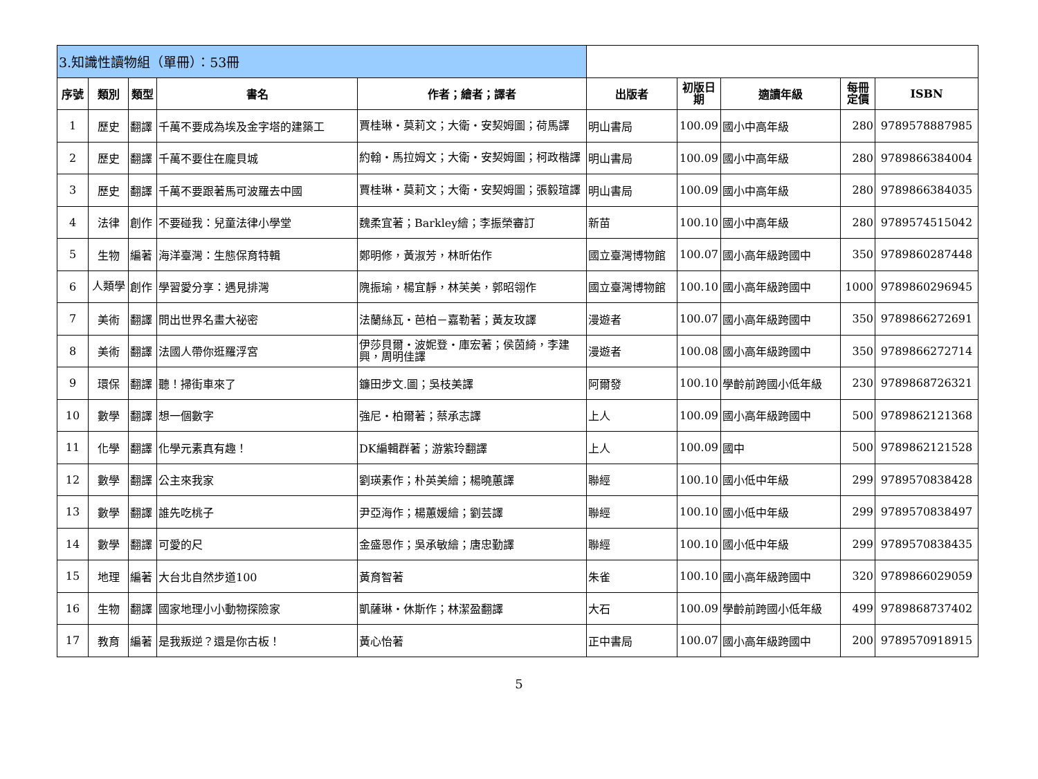| 3.知識性讀物組（單冊）：53冊 | | | | | | | | | |
| --- | --- | --- | --- | --- | --- | --- | --- | --- | --- |
| 序號 | 類別 | 類型 | 書名 | 作者；繪者；譯者 | 出版者 | 初版日期 | 適讀年級 | 每冊定價 | ISBN |
| 1 | 歷史 | 翻譯 | 千萬不要成為埃及金字塔的建築工 | 賈桂琳・莫莉文；大衛・安契姆圖；荷馬譯 | 明山書局 | 100.09 | 國小中高年級 | 280 | 9789578887985 |
| 2 | 歷史 | 翻譯 | 千萬不要住在龐貝城 | 約翰・馬拉姆文；大衛・安契姆圖；柯政楷譯 | 明山書局 | 100.09 | 國小中高年級 | 280 | 9789866384004 |
| 3 | 歷史 | 翻譯 | 千萬不要跟著馬可波羅去中國 | 賈桂琳・莫莉文；大衛・安契姆圖；張毅瑄譯 | 明山書局 | 100.09 | 國小中高年級 | 280 | 9789866384035 |
| 4 | 法律 | 創作 | 不要碰我：兒童法律小學堂 | 魏柔宜著；Barkley繪；李振榮審訂 | 新苗 | 100.10 | 國小中高年級 | 280 | 9789574515042 |
| 5 | 生物 | 編著 | 海洋臺灣：生態保育特輯 | 鄭明修，黃淑芳，林昕佑作 | 國立臺灣博物館 | 100.07 | 國小高年級跨國中 | 350 | 9789860287448 |
| 6 | 人類學 | 創作 | 學習愛分享：遇見排灣 | 隗振瑜，楊宜靜，林芙美，郭昭翎作 | 國立臺灣博物館 | 100.10 | 國小高年級跨國中 | 1000 | 9789860296945 |
| 7 | 美術 | 翻譯 | 問出世界名畫大祕密 | 法蘭絲瓦・芭柏－嘉勒著；黃友玫譯 | 漫遊者 | 100.07 | 國小高年級跨國中 | 350 | 9789866272691 |
| 8 | 美術 | 翻譯 | 法國人帶你逛羅浮宮 | 伊莎貝爾・波妮登・庫宏著；侯茵綺，李建興，周明佳譯 | 漫遊者 | 100.08 | 國小高年級跨國中 | 350 | 9789866272714 |
| 9 | 環保 | 翻譯 | 聽！掃街車來了 | 鐮田步文.圖；吳枝美譯 | 阿爾發 | 100.10 | 學齡前跨國小低年級 | 230 | 9789868726321 |
| 10 | 數學 | 翻譯 | 想一個數字 | 強尼・柏爾著；蔡承志譯 | 上人 | 100.09 | 國小高年級跨國中 | 500 | 9789862121368 |
| 11 | 化學 | 翻譯 | 化學元素真有趣！ | DK編輯群著；游紫玲翻譯 | 上人 | 100.09 | 國中 | 500 | 9789862121528 |
| 12 | 數學 | 翻譯 | 公主來我家 | 劉瑛素作；朴英美繪；楊曉蕙譯 | 聯經 | 100.10 | 國小低中年級 | 299 | 9789570838428 |
| 13 | 數學 | 翻譯 | 誰先吃桃子 | 尹亞海作；楊蕙媛繪；劉芸譯 | 聯經 | 100.10 | 國小低中年級 | 299 | 9789570838497 |
| 14 | 數學 | 翻譯 | 可愛的尺 | 金盛恩作；吳承敏繪；唐忠勤譯 | 聯經 | 100.10 | 國小低中年級 | 299 | 9789570838435 |
| 15 | 地理 | 編著 | 大台北自然步道100 | 黃育智著 | 朱雀 | 100.10 | 國小高年級跨國中 | 320 | 9789866029059 |
| 16 | 生物 | 翻譯 | 國家地理小小動物探險家 | 凱薩琳・休斯作；林潔盈翻譯 | 大石 | 100.09 | 學齡前跨國小低年級 | 499 | 9789868737402 |
| 17 | 教育 | 編著 | 是我叛逆？還是你古板！ | 黃心怡著 | 正中書局 | 100.07 | 國小高年級跨國中 | 200 | 9789570918915 |
5